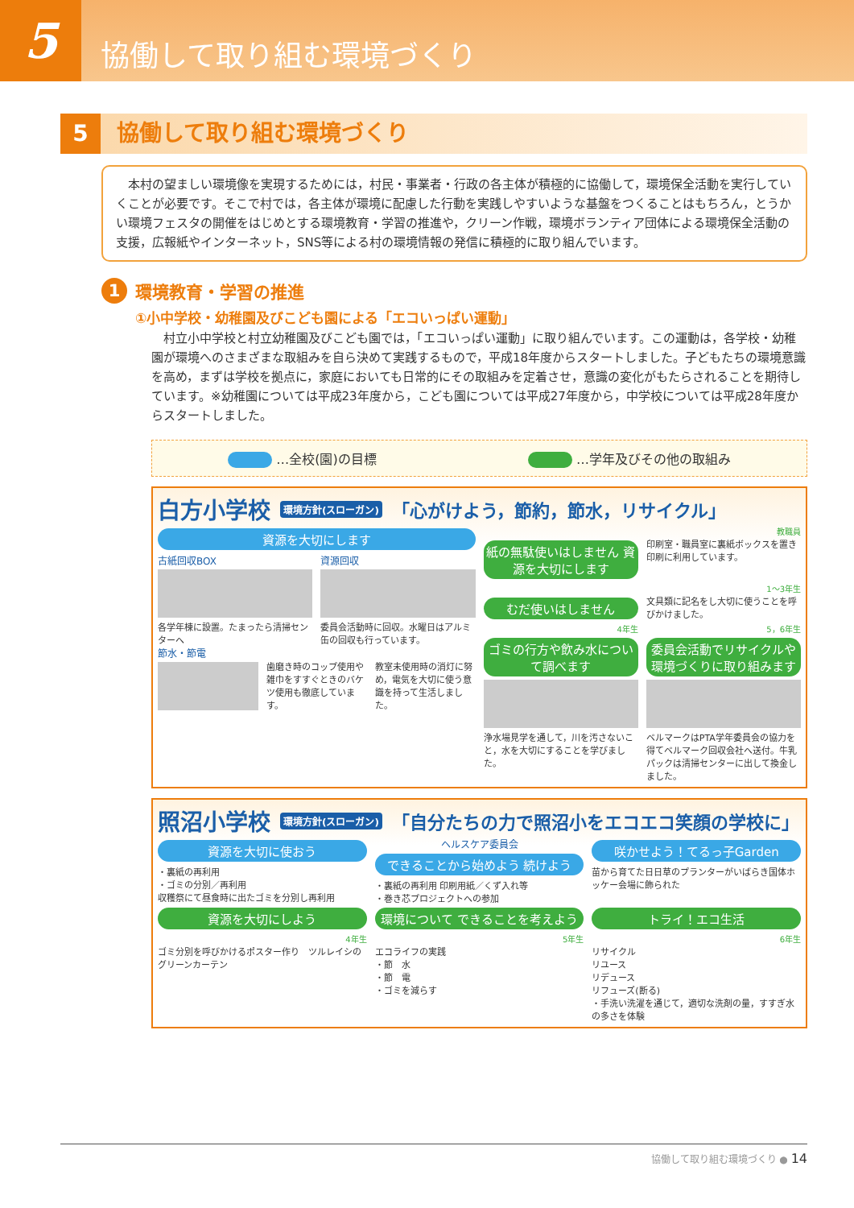5
協働して取り組む環境づくり
5 協働して取り組む環境づくり
　本村の望ましい環境像を実現するためには，村民・事業者・行政の各主体が積極的に協働して，環境保全活動を実行していくことが必要です。そこで村では，各主体が環境に配慮した行動を実践しやすいような基盤をつくることはもちろん，とうかい環境フェスタの開催をはじめとする環境教育・学習の推進や，クリーン作戦，環境ボランティア団体による環境保全活動の支援，広報紙やインターネット，SNS等による村の環境情報の発信に積極的に取り組んでいます。
1 環境教育・学習の推進
①小中学校・幼稚園及びこども園による「エコいっぱい運動」
　村立小中学校と村立幼稚園及びこども園では，「エコいっぱい運動」に取り組んでいます。この運動は，各学校・幼稚園が環境へのさまざまな取組みを自ら決めて実践するもので，平成18年度からスタートしました。子どもたちの環境意識を高め，まずは学校を拠点に，家庭においても日常的にその取組みを定着させ，意識の変化がもたらされることを期待しています。※幼稚園については平成23年度から，こども園については平成27年度から，中学校については平成28年度からスタートしました。
…全校(園)の目標 …学年及びその他の取組み
白方小学校 環境方針(スローガン) 「心がけよう，節約，節水，リサイクル」
資源を大切にします
古紙回収BOX
各学年棟に設置。たまったら清掃センターへ
資源回収
委員会活動時に回収。水曜日はアルミ缶の回収も行っています。
節水・節電
歯磨き時のコップ使用や雑巾をすすぐときのバケツ使用も徹底しています。
教室未使用時の消灯に努め，電気を大切に使う意識を持って生活しました。
教職員
紙の無駄使いはしません 資源を大切にします
印刷室・職員室に裏紙ボックスを置き印刷に利用しています。
1〜3年生
むだ使いはしません
文具類に記名をし大切に使うことを呼びかけました。
4年生
ゴミの行方や飲み水について調べます
浄水場見学を通して，川を汚さないこと，水を大切にすることを学びました。
5，6年生
委員会活動でリサイクルや環境づくりに取り組みます
ベルマークはPTA学年委員会の協力を得てベルマーク回収会社へ送付。牛乳パックは清掃センターに出して換金しました。
照沼小学校 環境方針(スローガン) 「自分たちの力で照沼小をエコエコ笑顔の学校に」
資源を大切に使おう
・裏紙の再利用
・ゴミの分別／再利用
収穫祭にて昼食時に出たゴミを分別し再利用
ヘルスケア委員会
できることから始めよう 続けよう
・裏紙の再利用 印刷用紙／くず入れ等
・巻き芯プロジェクトへの参加
咲かせよう！てるっ子Garden
苗から育てた日日草のプランターがいばらき国体ホッケー会場に飾られた
資源を大切にしよう
4年生
ゴミ分別を呼びかけるポスター作り　ツルレイシのグリーンカーテン
環境について できることを考えよう
5年生
エコライフの実践
・節　水
・節　電
・ゴミを減らす
トライ！エコ生活
6年生
リサイクル
リユース
リデュース
リフューズ(断る)
・手洗い洗濯を通じて，適切な洗剤の量，すすぎ水の多さを体験
協働して取り組む環境づくり ● 14